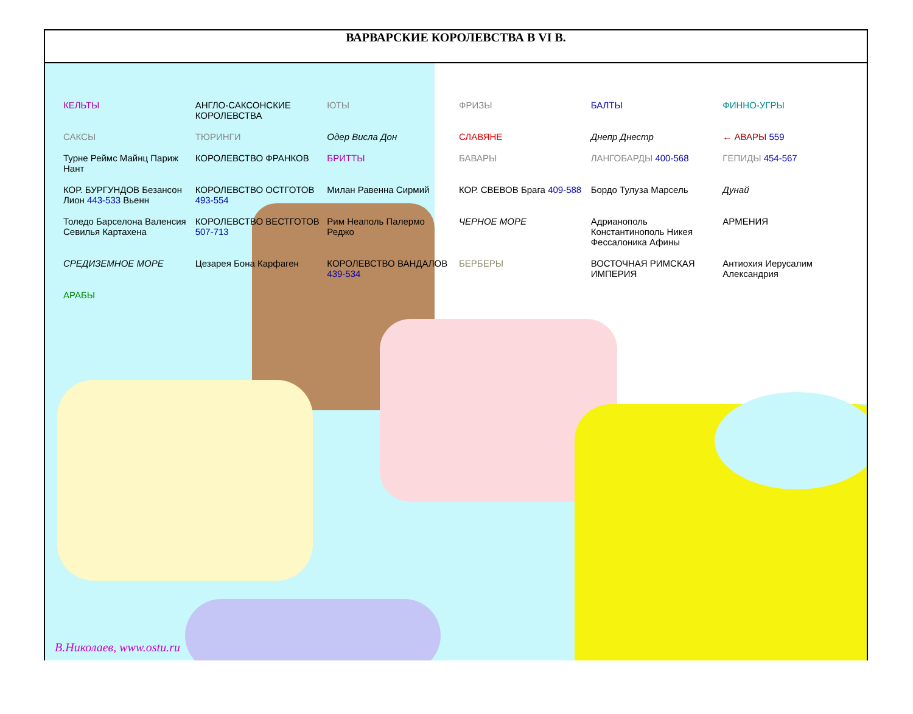ВАРВАРСКИЕ КОРОЛЕВСТВА В VI В.
КЕЛЬТЫ АНГЛО-САКСОНСКИЕ КОРОЛЕВСТВА ЮТЫ ФРИЗЫ БАЛТЫ ФИННО-УГРЫ САКСЫ ТЮРИНГИ Одер Висла Дон СЛАВЯНЕ Днепр Днестр ← АВАРЫ 559 Турне Реймс Майнц Париж Нант КОРОЛЕВСТВО ФРАНКОВ БРИТТЫ БАВАРЫ ЛАНГОБАРДЫ 400-568 ГЕПИДЫ 454-567 КОР. БУРГУНДОВ Безансон Лион 443-533 Вьенн КОРОЛЕВСТВО ОСТГОТОВ 493-554 Милан Равенна Сирмий КОР. СВЕВОВ Брага 409-588 Бордо Тулуза Марсель Дунай Толедо Барселона Валенсия Севилья Картахена КОРОЛЕВСТВО ВЕСТГОТОВ 507-713 Рим Неаполь Палермо Реджо ЧЕРНОЕ МОРЕ Адрианополь Константинополь Никея Фессалоника Афины АРМЕНИЯ СРЕДИЗЕМНОЕ МОРЕ Цезарея Бона Карфаген КОРОЛЕВСТВО ВАНДАЛОВ 439-534 БЕРБЕРЫ ВОСТОЧНАЯ РИМСКАЯ ИМПЕРИЯ Антиохия Иерусалим Александрия АРАБЫ
В.Николаев, www.ostu.ru